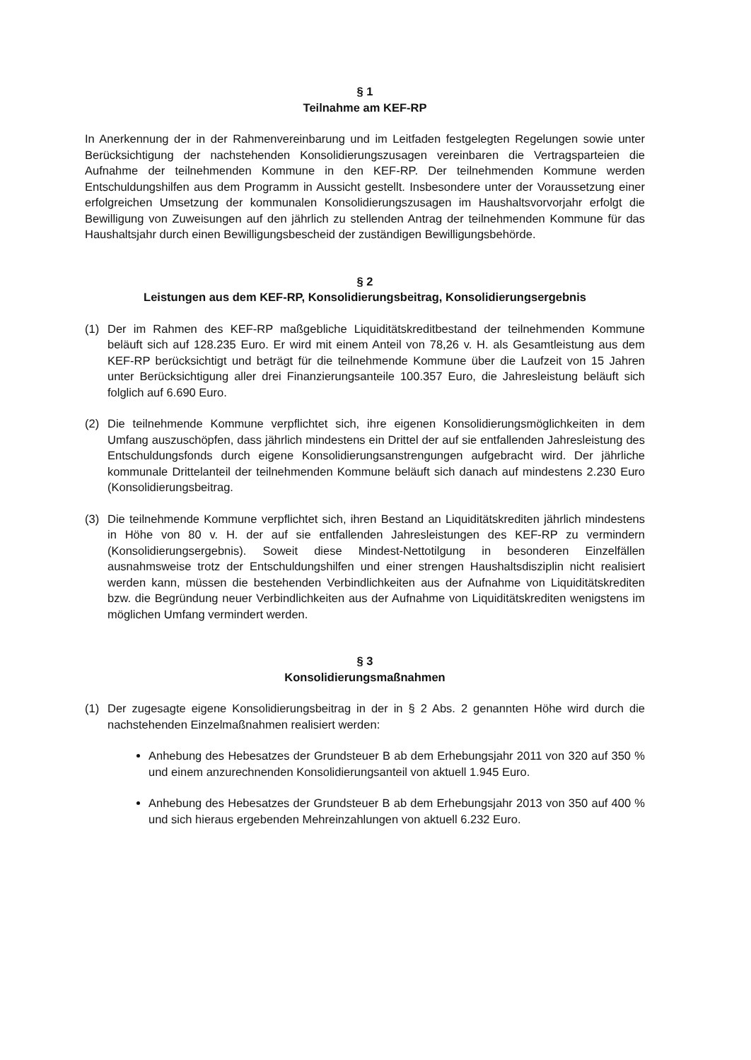§ 1
Teilnahme am KEF-RP
In Anerkennung der in der Rahmenvereinbarung und im Leitfaden festgelegten Regelungen sowie unter Berücksichtigung der nachstehenden Konsolidierungszusagen vereinbaren die Vertragsparteien die Aufnahme der teilnehmenden Kommune in den KEF-RP. Der teilnehmenden Kommune werden Entschuldungshilfen aus dem Programm in Aussicht gestellt. Insbesondere unter der Voraussetzung einer erfolgreichen Umsetzung der kommunalen Konsolidierungszusagen im Haushaltsvorvorjahr erfolgt die Bewilligung von Zuweisungen auf den jährlich zu stellenden Antrag der teilnehmenden Kommune für das Haushaltsjahr durch einen Bewilligungsbescheid der zuständigen Bewilligungsbehörde.
§ 2
Leistungen aus dem KEF-RP, Konsolidierungsbeitrag, Konsolidierungsergebnis
(1) Der im Rahmen des KEF-RP maßgebliche Liquiditätskreditbestand der teilnehmenden Kommune beläuft sich auf 128.235 Euro. Er wird mit einem Anteil von 78,26 v. H. als Gesamtleistung aus dem KEF-RP berücksichtigt und beträgt für die teilnehmende Kommune über die Laufzeit von 15 Jahren unter Berücksichtigung aller drei Finanzierungsanteile 100.357 Euro, die Jahresleistung beläuft sich folglich auf 6.690 Euro.
(2) Die teilnehmende Kommune verpflichtet sich, ihre eigenen Konsolidierungsmöglichkeiten in dem Umfang auszuschöpfen, dass jährlich mindestens ein Drittel der auf sie entfallenden Jahresleistung des Entschuldungsfonds durch eigene Konsolidierungsanstrengungen aufgebracht wird. Der jährliche kommunale Drittelanteil der teilnehmenden Kommune beläuft sich danach auf mindestens 2.230 Euro (Konsolidierungsbeitrag.
(3) Die teilnehmende Kommune verpflichtet sich, ihren Bestand an Liquiditätskrediten jährlich mindestens in Höhe von 80 v. H. der auf sie entfallenden Jahresleistungen des KEF-RP zu vermindern (Konsolidierungsergebnis). Soweit diese Mindest-Nettotilgung in besonderen Einzelfällen ausnahmsweise trotz der Entschuldungshilfen und einer strengen Haushaltsdisziplin nicht realisiert werden kann, müssen die bestehenden Verbindlichkeiten aus der Aufnahme von Liquiditätskrediten bzw. die Begründung neuer Verbindlichkeiten aus der Aufnahme von Liquiditätskrediten wenigstens im möglichen Umfang vermindert werden.
§ 3
Konsolidierungsmaßnahmen
(1) Der zugesagte eigene Konsolidierungsbeitrag in der in § 2 Abs. 2 genannten Höhe wird durch die nachstehenden Einzelmaßnahmen realisiert werden:
Anhebung des Hebesatzes der Grundsteuer B ab dem Erhebungsjahr 2011 von 320 auf 350 % und einem anzurechnenden Konsolidierungsanteil von aktuell 1.945 Euro.
Anhebung des Hebesatzes der Grundsteuer B ab dem Erhebungsjahr 2013 von 350 auf 400 % und sich hieraus ergebenden Mehreinzahlungen von aktuell 6.232 Euro.